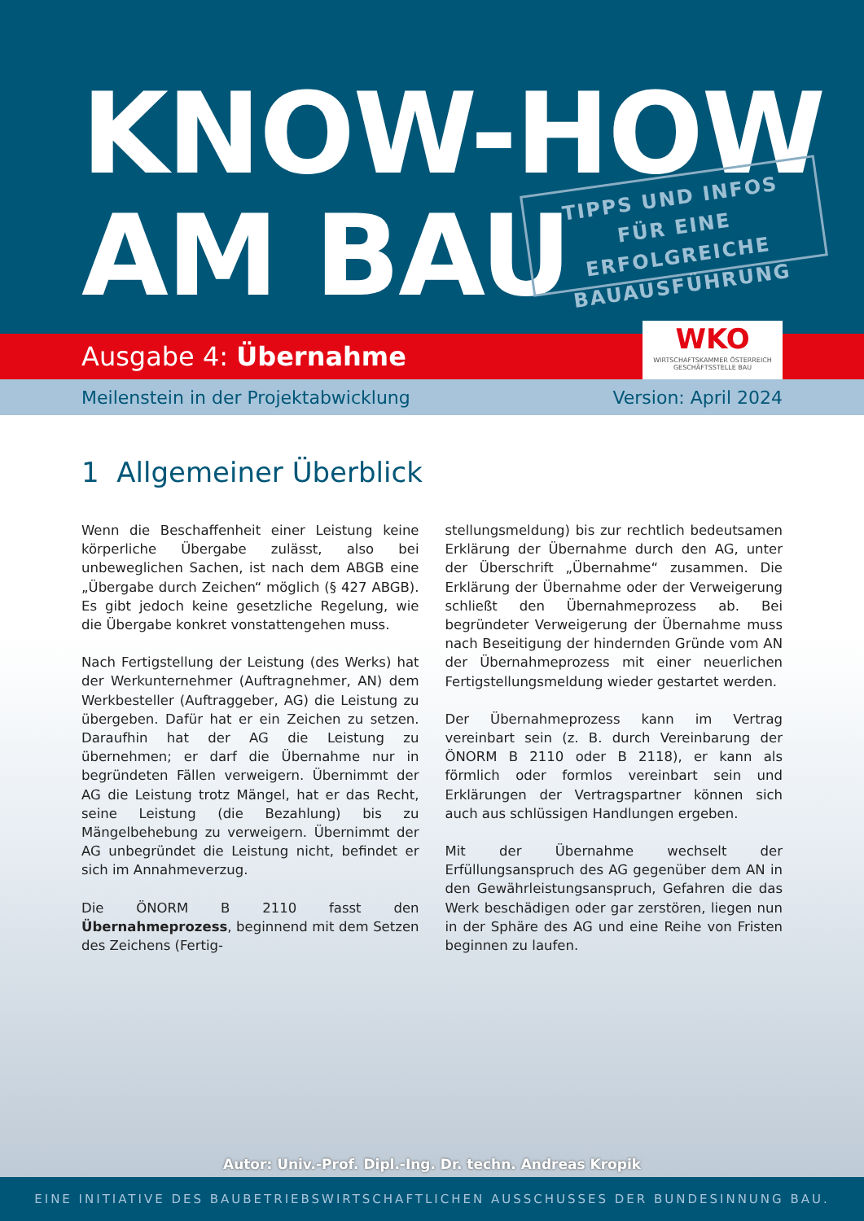KNOW-HOW
AM BAU
TIPPS UND INFOS
FÜR EINE ERFOLGREICHE
BAUAUSFÜHRUNG
Ausgabe 4: Übernahme
WKO
WIRTSCHAFTSKAMMER ÖSTERREICH
GESCHÄFTSSTELLE BAU
Meilenstein in der Projektabwicklung Version: April 2024
1 Allgemeiner Überblick
Wenn die Beschaffenheit einer Leistung keine körperliche Übergabe zulässt, also bei unbeweglichen Sachen, ist nach dem ABGB eine „Übergabe durch Zeichen“ möglich (§ 427 ABGB). Es gibt jedoch keine gesetzliche Regelung, wie die Übergabe konkret vonstattengehen muss.
Nach Fertigstellung der Leistung (des Werks) hat der Werkunternehmer (Auftragnehmer, AN) dem Werkbesteller (Auftraggeber, AG) die Leistung zu übergeben. Dafür hat er ein Zeichen zu setzen. Daraufhin hat der AG die Leistung zu übernehmen; er darf die Übernahme nur in begründeten Fällen verweigern. Übernimmt der AG die Leistung trotz Mängel, hat er das Recht, seine Leistung (die Bezahlung) bis zu Mängelbehebung zu verweigern. Übernimmt der AG unbegründet die Leistung nicht, befindet er sich im Annahmeverzug.
Die ÖNORM B 2110 fasst den Übernahmeprozess, beginnend mit dem Setzen des Zeichens (Fertig-
stellungsmeldung) bis zur rechtlich bedeutsamen Erklärung der Übernahme durch den AG, unter der Überschrift „Übernahme“ zusammen. Die Erklärung der Übernahme oder der Verweigerung schließt den Übernahmeprozess ab. Bei begründeter Verweigerung der Übernahme muss nach Beseitigung der hindernden Gründe vom AN der Übernahmeprozess mit einer neuerlichen Fertigstellungsmeldung wieder gestartet werden.
Der Übernahmeprozess kann im Vertrag vereinbart sein (z. B. durch Vereinbarung der ÖNORM B 2110 oder B 2118), er kann als förmlich oder formlos vereinbart sein und Erklärungen der Vertragspartner können sich auch aus schlüssigen Handlungen ergeben.
Mit der Übernahme wechselt der Erfüllungsanspruch des AG gegenüber dem AN in den Gewährleistungsanspruch, Gefahren die das Werk beschädigen oder gar zerstören, liegen nun in der Sphäre des AG und eine Reihe von Fristen beginnen zu laufen.
Autor: Univ.-Prof. Dipl.-Ing. Dr. techn. Andreas Kropik
EINE INITIATIVE DES BAUBETRIEBSWIRTSCHAFTLICHEN AUSSCHUSSES DER BUNDESINNUNG BAU.